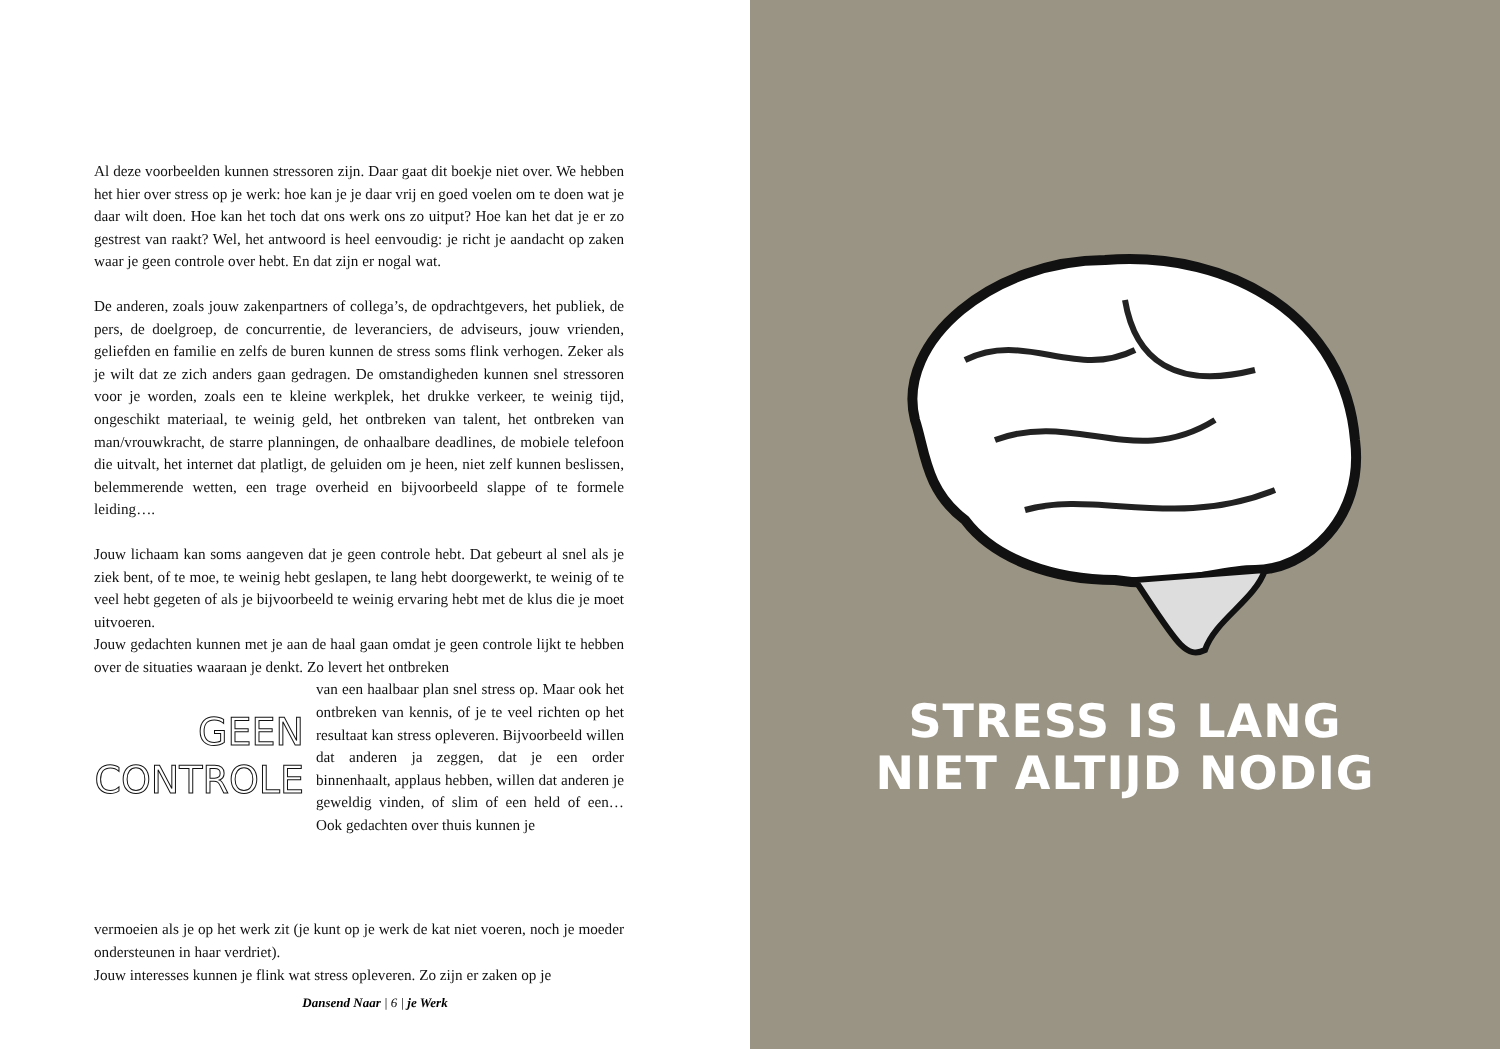Al deze voorbeelden kunnen stressoren zijn. Daar gaat dit boekje niet over. We hebben het hier over stress op je werk: hoe kan je je daar vrij en goed voelen om te doen wat je daar wilt doen. Hoe kan het toch dat ons werk ons zo uitput? Hoe kan het dat je er zo gestrest van raakt? Wel, het antwoord is heel eenvoudig: je richt je aandacht op zaken waar je geen controle over hebt. En dat zijn er nogal wat.
De anderen, zoals jouw zakenpartners of collega’s, de opdrachtgevers, het publiek, de pers, de doelgroep, de concurrentie, de leveranciers, de adviseurs, jouw vrienden, geliefden en familie en zelfs de buren kunnen de stress soms flink verhogen. Zeker als je wilt dat ze zich anders gaan gedragen. De omstandigheden kunnen snel stressoren voor je worden, zoals een te kleine werkplek, het drukke verkeer, te weinig tijd, ongeschikt materiaal, te weinig geld, het ontbreken van talent, het ontbreken van man/vrouwkracht, de starre planningen, de onhaalbare deadlines, de mobiele telefoon die uitvalt, het internet dat platligt, de geluiden om je heen, niet zelf kunnen beslissen, belemmerende wetten, een trage overheid en bijvoorbeeld slappe of te formele leiding….
Jouw lichaam kan soms aangeven dat je geen controle hebt. Dat gebeurt al snel als je ziek bent, of te moe, te weinig hebt geslapen, te lang hebt doorgewerkt, te weinig of te veel hebt gegeten of als je bijvoorbeeld te weinig ervaring hebt met de klus die je moet uitvoeren.
Jouw gedachten kunnen met je aan de haal gaan omdat je geen controle lijkt te hebben over de situaties waaraan je denkt. Zo levert het ontbreken
GEEN
CONTROLE
van een haalbaar plan snel stress op. Maar ook het ontbreken van kennis, of je te veel richten op het resultaat kan stress opleveren. Bijvoorbeeld willen dat anderen ja zeggen, dat je een order binnenhaalt, applaus hebben, willen dat anderen je geweldig vinden, of slim of een held of een… Ook gedachten over thuis kunnen je
vermoeien als je op het werk zit (je kunt op je werk de kat niet voeren, noch je moeder ondersteunen in haar verdriet).
Jouw interesses kunnen je flink wat stress opleveren. Zo zijn er zaken op je
Dansend Naar | 6 | je Werk
STRESS IS LANG
NIET ALTIJD NODIG